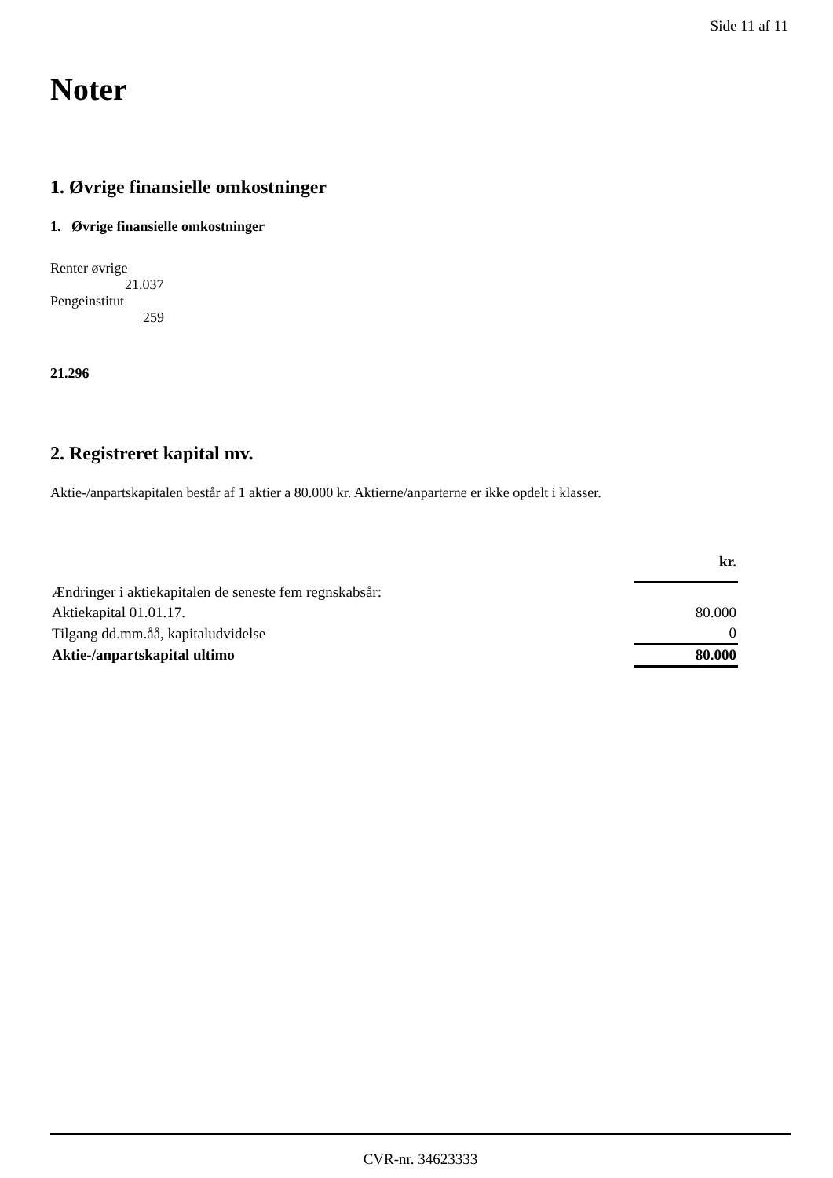Side 11 af 11
Noter
1. Øvrige finansielle omkostninger
1. Øvrige finansielle omkostninger
Renter øvrige
21.037
Pengeinstitut
259
21.296
2. Registreret kapital mv.
Aktie-/anpartskapitalen består af 1 aktier a 80.000 kr. Aktierne/anparterne er ikke opdelt i klasser.
| | kr. |
| Ændringer i aktiekapitalen de seneste fem regnskabsår: | |
| Aktiekapital 01.01.17. | 80.000 |
| Tilgang dd.mm.åå, kapitaludvidelse | 0 |
| Aktie-/anpartskapital ultimo | 80.000 |
CVR-nr. 34623333